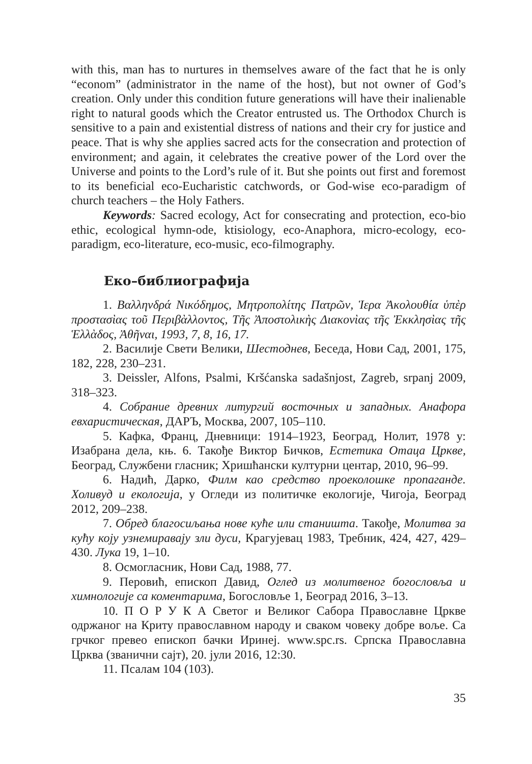with this, man has to nurtures in themselves aware of the fact that he is only “econom” (administrator in the name of the host), but not owner of God’s creation. Only under this condition future generations will have their inalienable right to natural goods which the Creator entrusted us. The Orthodox Church is sensitive to a pain and existential distress of nations and their cry for justice and peace. That is why she applies sacred acts for the consecration and protection of environment; and again, it celebrates the creative power of the Lord over the Universe and points to the Lord’s rule of it. But she points out first and foremost to its beneficial eco-Eucharistic catchwords, or God-wise eco-paradigm of church teachers – the Holy Fathers.
Keywords: Sacred ecology, Act for consecrating and protection, eco-bio ethic, ecological hymn-ode, ktisiology, eco-Anaphora, micro-ecology, eco-paradigm, eco-literature, eco-music, eco-filmography.
Еко–библиографија
1. Βαλληνδρά Νικόδημος, Μητροπολίτης Πατρῶν, Ἱερα Ἀκολουθία ὑπὲρ προστασὶας τοῦ Περιβὰλλοντος, Τῆς Ἀποστολικὴς Διακονὶας τῆς Ἐκκλησὶας τῆς Ἑλλὰδος, Ἀθῆναι, 1993, 7, 8, 16, 17.
2. Василије Свети Велики, Шестоднев, Беседа, Нови Сад, 2001, 175, 182, 228, 230–231.
3. Deissler, Alfons, Psalmi, Kršćanska sadašnjost, Zagreb, srpanj 2009, 318–323.
4. Собрание древних литургий восточных и западных. Анафора евхаристическая, ДАРЪ, Москва, 2007, 105–110.
5. Кафка, Франц, Дневници: 1914–1923, Београд, Нолит, 1978 у: Изабрана дела, књ. 6. Такође Виктор Бичков, Естетика Отаца Цркве, Београд, Службени гласник; Хришћански културни центар, 2010, 96–99.
6. Надић, Дарко, Филм као средство проеколошке пропаганде. Холивуд и екологија, у Огледи из политичке екологије, Чигоја, Београд 2012, 209–238.
7. Обред благосиљања нове куће или станишта. Такође, Молитва за кућу коју узнемиравају зли дуси, Крагујевац 1983, Требник, 424, 427, 429–430. Лука 19, 1–10.
8. Осмогласник, Нови Сад, 1988, 77.
9. Перовић, епископ Давид, Оглед из молитвеног богословља и химнологије са коментарима, Богословље 1, Београд 2016, 3–13.
10. П О Р У К А Светог и Великог Сабора Православне Цркве одржаног на Криту православном народу и сваком човеку добре воље. Са грчког превео епископ бачки Иринеј. www.spc.rs. Српска Православна Црква (званични сајт), 20. јули 2016, 12:30.
11. Псалам 104 (103).
35